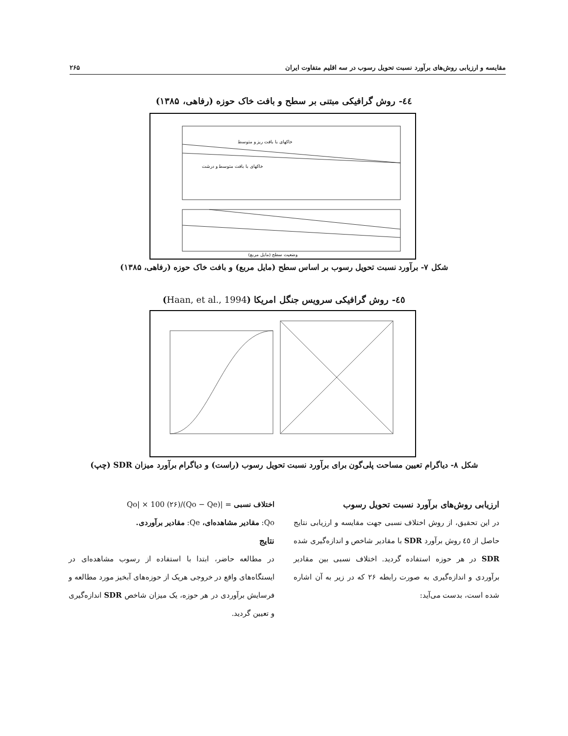مقایسه و ارزیابی روش‌های برآورد نسبت تحویل رسوب در سه اقلیم متفاوت ایران ۲۶۵
٤٤- روش گرافیکی مبتنی بر سطح و بافت خاک حوزه (رفاهی، ۱۳۸۵)
خاکهای با بافت ریز و متوسط
خاکهای با بافت متوسط و درشت
وضعیت سطح (مایل مربع)
شکل ۷- برآورد نسبت تحویل رسوب بر اساس سطح (مایل مربع) و بافت خاک حوزه (رفاهی، ۱۳۸۵)
٤٥- روش گرافیکی سرویس جنگل امریکا (Haan, et al., 1994)
شکل ۸- دیاگرام تعیین مساحت پلی‌گون برای برآورد نسبت تحویل رسوب (راست) و دیاگرام برآورد میزان SDR (چپ)
ارزیابی روش‌های برآورد نسبت تحویل رسوب
در این تحقیق، از روش اختلاف نسبی جهت مقایسه و ارزیابی نتایج حاصل از ٤٥ روش برآورد SDR با مقادیر شاخص و اندازه‌گیری شده SDR در هر حوزه استفاده گردید. اختلاف نسبی بین مقادیر برآوردی و اندازه‌گیری به صورت رابطه ۲۶ که در زیر به آن اشاره شده است، بدست می‌آید:
اختلاف نسبی = |(Qo − Qe)/Qo| × 100 (۲۶)
Qo: مقادیر مشاهده‌ای، Qe: مقادیر برآوردی.
نتایج
در مطالعه حاضر، ابتدا با استفاده از رسوب مشاهده‌ای در ایستگاه‌های واقع در خروجی هریک از حوزه‌های آبخیز مورد مطالعه و فرسایش برآوردی در هر حوزه، یک میزان شاخص SDR اندازه‌گیری و تعیین گردید.